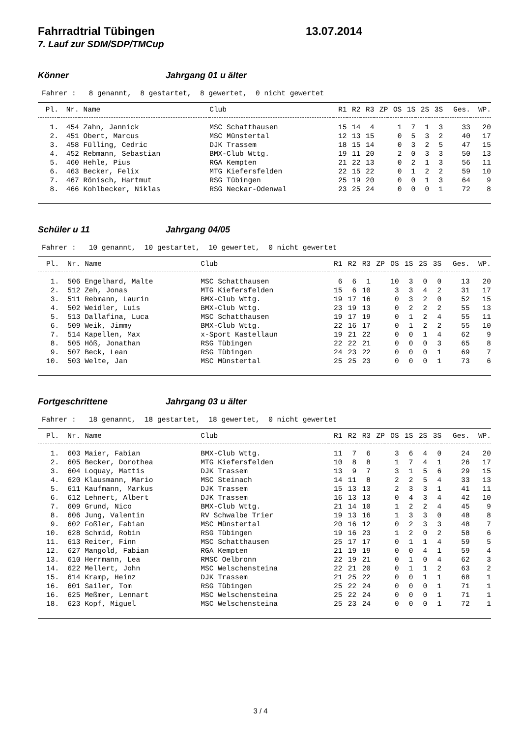Fahrradtrial Tübingen 13.07.2014
7. Lauf zur SDM/SDP/TMCup
Könner Jahrgang 01 u älter
Fahrer : 8 genannt, 8 gestartet, 8 gewertet, 0 nicht gewertet
| Pl. | Nr. | Name | Club | R1 | R2 | R3 | ZP | OS | 1S | 2S | 3S | Ges. | WP. |
| --- | --- | --- | --- | --- | --- | --- | --- | --- | --- | --- | --- | --- | --- |
| 1. | 454 | Zahn, Jannick | MSC Schatthausen | 15 | 14 | 4 | | 1 | 7 | 1 | 3 | 33 | 20 |
| 2. | 451 | Obert, Marcus | MSC Münstertal | 12 | 13 | 15 | | 0 | 5 | 3 | 2 | 40 | 17 |
| 3. | 458 | Fülling, Cedric | DJK Trassem | 18 | 15 | 14 | | 0 | 3 | 2 | 5 | 47 | 15 |
| 4. | 452 | Rebmann, Sebastian | BMX-Club Wttg. | 19 | 11 | 20 | | 2 | 0 | 3 | 3 | 50 | 13 |
| 5. | 460 | Hehle, Pius | RGA Kempten | 21 | 22 | 13 | | 0 | 2 | 1 | 3 | 56 | 11 |
| 6. | 463 | Becker, Felix | MTG Kiefersfelden | 22 | 15 | 22 | | 0 | 1 | 2 | 2 | 59 | 10 |
| 7. | 467 | Rönisch, Hartmut | RSG Tübingen | 25 | 19 | 20 | | 0 | 0 | 1 | 3 | 64 | 9 |
| 8. | 466 | Kohlbecker, Niklas | RSG Neckar-Odenwal | 23 | 25 | 24 | | 0 | 0 | 0 | 1 | 72 | 8 |
Schüler u 11 Jahrgang 04/05
Fahrer : 10 genannt, 10 gestartet, 10 gewertet, 0 nicht gewertet
| Pl. | Nr. | Name | Club | R1 | R2 | R3 | ZP | OS | 1S | 2S | 3S | Ges. | WP. |
| --- | --- | --- | --- | --- | --- | --- | --- | --- | --- | --- | --- | --- | --- |
| 1. | 506 | Engelhard, Malte | MSC Schatthausen | 6 | 6 | 1 | | 10 | 3 | 0 | 0 | 13 | 20 |
| 2. | 512 | Zeh, Jonas | MTG Kiefersfelden | 15 | 6 | 10 | | 3 | 3 | 4 | 2 | 31 | 17 |
| 3. | 511 | Rebmann, Laurin | BMX-Club Wttg. | 19 | 17 | 16 | | 0 | 3 | 2 | 0 | 52 | 15 |
| 4. | 502 | Weidler, Luis | BMX-Club Wttg. | 23 | 19 | 13 | | 0 | 2 | 2 | 2 | 55 | 13 |
| 5. | 513 | Dallafina, Luca | MSC Schatthausen | 19 | 17 | 19 | | 0 | 1 | 2 | 4 | 55 | 11 |
| 6. | 509 | Weik, Jimmy | BMX-Club Wttg. | 22 | 16 | 17 | | 0 | 1 | 2 | 2 | 55 | 10 |
| 7. | 514 | Kapellen, Max | x-Sport Kastellaun | 19 | 21 | 22 | | 0 | 0 | 1 | 4 | 62 | 9 |
| 8. | 505 | Höß, Jonathan | RSG Tübingen | 22 | 22 | 21 | | 0 | 0 | 0 | 3 | 65 | 8 |
| 9. | 507 | Beck, Lean | RSG Tübingen | 24 | 23 | 22 | | 0 | 0 | 0 | 1 | 69 | 7 |
| 10. | 503 | Welte, Jan | MSC Münstertal | 25 | 25 | 23 | | 0 | 0 | 0 | 1 | 73 | 6 |
Fortgeschrittene Jahrgang 03 u älter
Fahrer : 18 genannt, 18 gestartet, 18 gewertet, 0 nicht gewertet
| Pl. | Nr. | Name | Club | R1 | R2 | R3 | ZP | OS | 1S | 2S | 3S | Ges. | WP. |
| --- | --- | --- | --- | --- | --- | --- | --- | --- | --- | --- | --- | --- | --- |
| 1. | 603 | Maier, Fabian | BMX-Club Wttg. | 11 | 7 | 6 | | 3 | 6 | 4 | 0 | 24 | 20 |
| 2. | 605 | Becker, Dorothea | MTG Kiefersfelden | 10 | 8 | 8 | | 1 | 7 | 4 | 1 | 26 | 17 |
| 3. | 604 | Loquay, Mattis | DJK Trassem | 13 | 9 | 7 | | 3 | 1 | 5 | 6 | 29 | 15 |
| 4. | 620 | Klausmann, Mario | MSC Steinach | 14 | 11 | 8 | | 2 | 2 | 5 | 4 | 33 | 13 |
| 5. | 611 | Kaufmann, Markus | DJK Trassem | 15 | 13 | 13 | | 2 | 3 | 3 | 1 | 41 | 11 |
| 6. | 612 | Lehnert, Albert | DJK Trassem | 16 | 13 | 13 | | 0 | 4 | 3 | 4 | 42 | 10 |
| 7. | 609 | Grund, Nico | BMX-Club Wttg. | 21 | 14 | 10 | | 1 | 2 | 2 | 4 | 45 | 9 |
| 8. | 606 | Jung, Valentin | RV Schwalbe Trier | 19 | 13 | 16 | | 1 | 3 | 3 | 0 | 48 | 8 |
| 9. | 602 | Foßler, Fabian | MSC Münstertal | 20 | 16 | 12 | | 0 | 2 | 3 | 3 | 48 | 7 |
| 10. | 628 | Schmid, Robin | RSG Tübingen | 19 | 16 | 23 | | 1 | 2 | 0 | 2 | 58 | 6 |
| 11. | 613 | Reiter, Finn | MSC Schatthausen | 25 | 17 | 17 | | 0 | 1 | 1 | 4 | 59 | 5 |
| 12. | 627 | Mangold, Fabian | RGA Kempten | 21 | 19 | 19 | | 0 | 0 | 4 | 1 | 59 | 4 |
| 13. | 610 | Herrmann, Lea | RMSC Oelbronn | 22 | 19 | 21 | | 0 | 1 | 0 | 4 | 62 | 3 |
| 14. | 622 | Mellert, John | MSC Welschensteina | 22 | 21 | 20 | | 0 | 1 | 1 | 2 | 63 | 2 |
| 15. | 614 | Kramp, Heinz | DJK Trassem | 21 | 25 | 22 | | 0 | 0 | 1 | 1 | 68 | 1 |
| 16. | 601 | Sailer, Tom | RSG Tübingen | 25 | 22 | 24 | | 0 | 0 | 0 | 1 | 71 | 1 |
| 16. | 625 | Meßmer, Lennart | MSC Welschensteina | 25 | 22 | 24 | | 0 | 0 | 0 | 1 | 71 | 1 |
| 18. | 623 | Kopf, Miguel | MSC Welschensteina | 25 | 23 | 24 | | 0 | 0 | 0 | 1 | 72 | 1 |
3 / 4